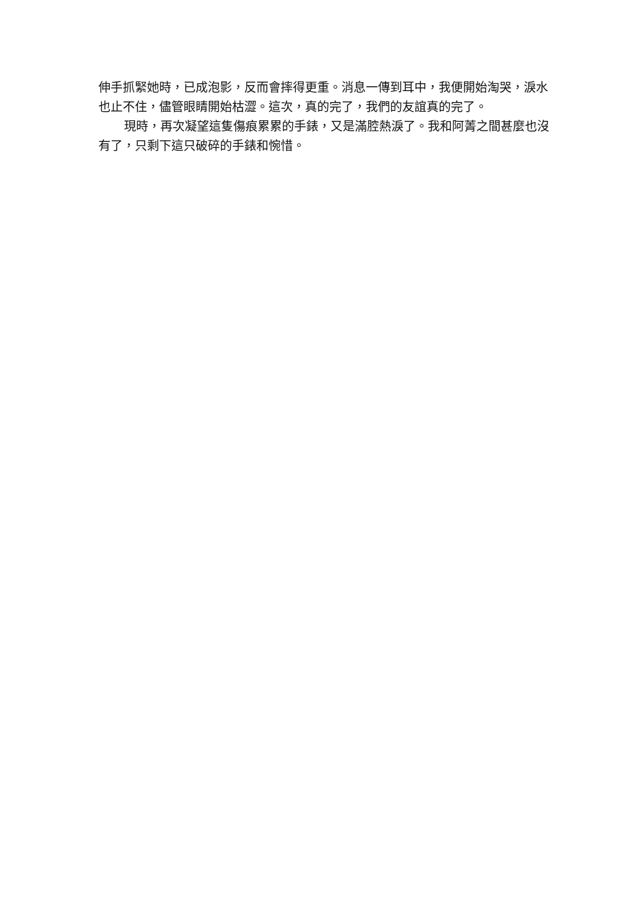伸手抓緊她時，已成泡影，反而會摔得更重。消息一傳到耳中，我便開始淘哭，淚水也止不住，儘管眼睛開始枯澀。這次，真的完了，我們的友誼真的完了。
現時，再次凝望這隻傷痕累累的手錶，又是滿腔熱淚了。我和阿菁之間甚麼也沒有了，只剩下這只破碎的手錶和惋惜。